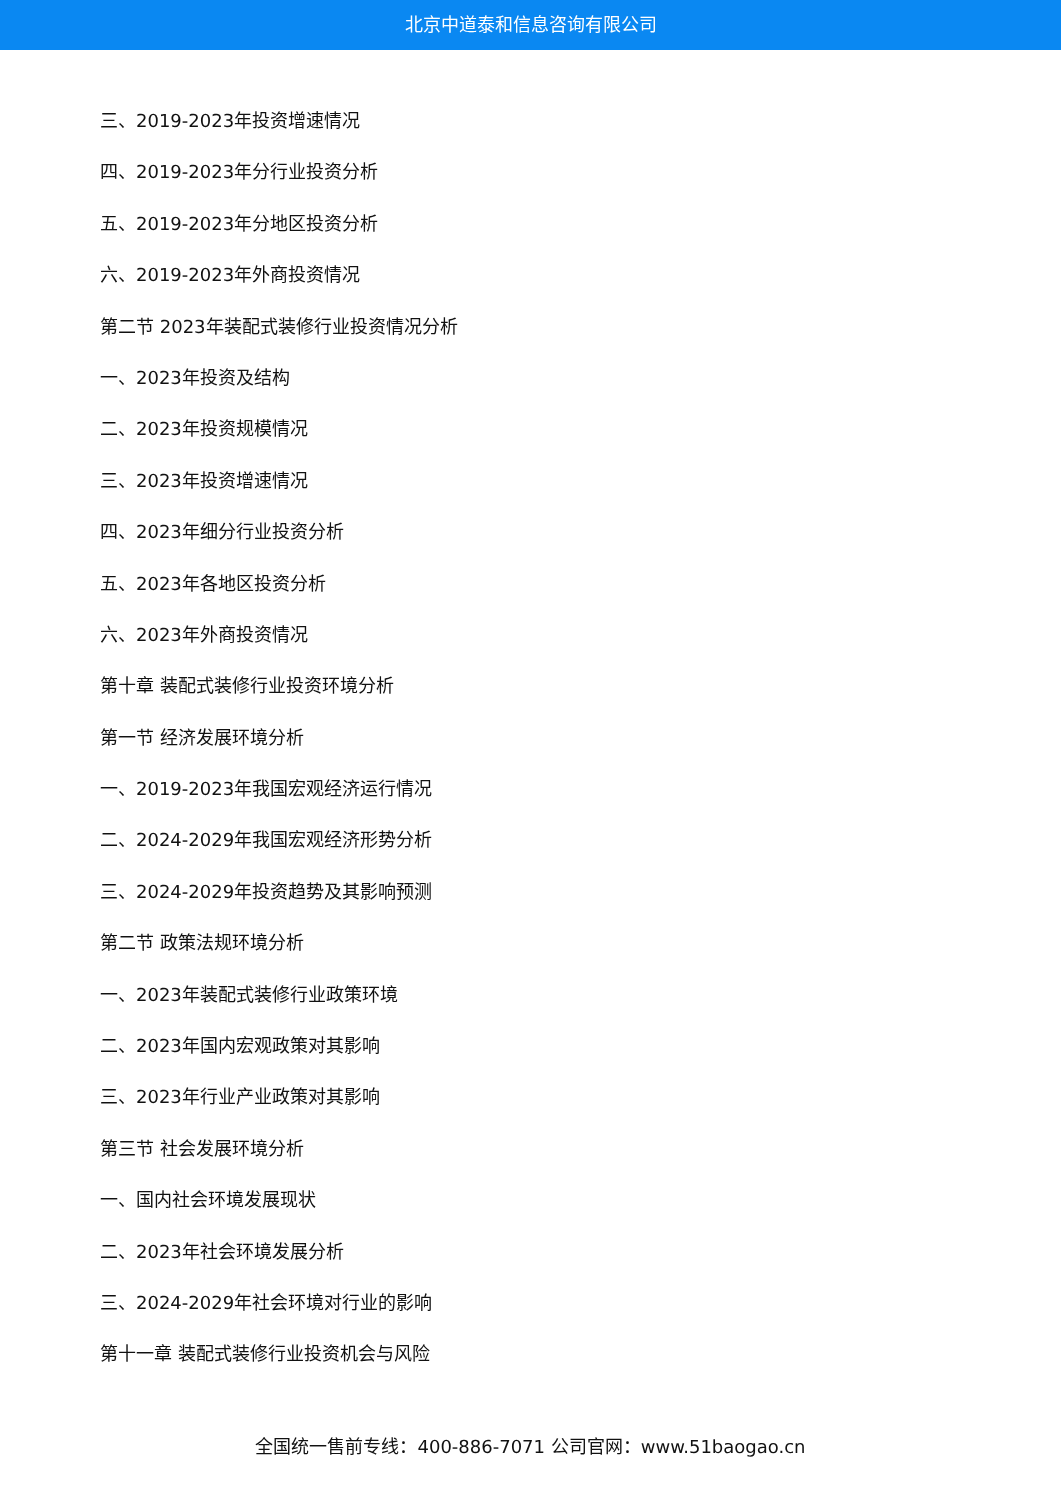北京中道泰和信息咨询有限公司
三、2019-2023年投资增速情况
四、2019-2023年分行业投资分析
五、2019-2023年分地区投资分析
六、2019-2023年外商投资情况
第二节 2023年装配式装修行业投资情况分析
一、2023年投资及结构
二、2023年投资规模情况
三、2023年投资增速情况
四、2023年细分行业投资分析
五、2023年各地区投资分析
六、2023年外商投资情况
第十章 装配式装修行业投资环境分析
第一节 经济发展环境分析
一、2019-2023年我国宏观经济运行情况
二、2024-2029年我国宏观经济形势分析
三、2024-2029年投资趋势及其影响预测
第二节 政策法规环境分析
一、2023年装配式装修行业政策环境
二、2023年国内宏观政策对其影响
三、2023年行业产业政策对其影响
第三节 社会发展环境分析
一、国内社会环境发展现状
二、2023年社会环境发展分析
三、2024-2029年社会环境对行业的影响
第十一章 装配式装修行业投资机会与风险
全国统一售前专线：400-886-7071 公司官网：www.51baogao.cn